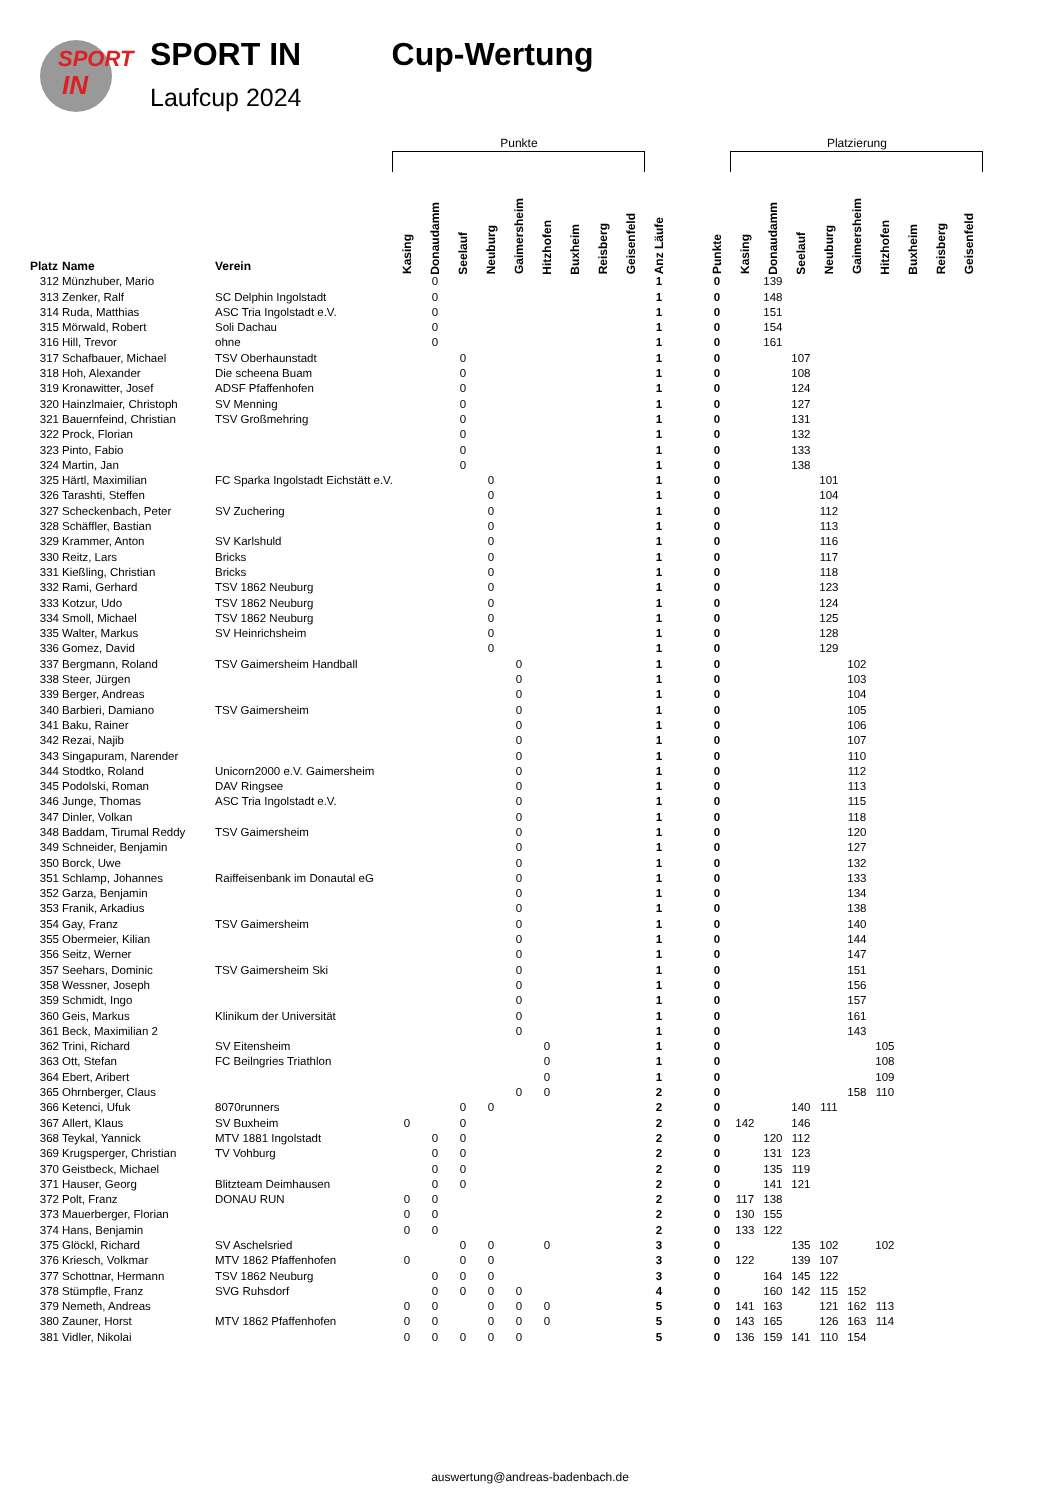SPORT
IN
SPORT IN
Laufcup 2024
Cup-Wertung
| | | | Punkte | | | | | | | | | | | | Platzierung | | | | | | | | |
| --- | --- | --- | --- | --- | --- | --- | --- | --- | --- | --- | --- | --- | --- | --- | --- | --- | --- | --- | --- | --- | --- | --- | --- |
| Platz | Name | Verein | Kasing | Donaudamm | Seelauf | Neuburg | Gaimersheim | Hitzhofen | Buxheim | Reisberg | Geisenfeld | Anz Läufe | | Punkte | Kasing | Donaudamm | Seelauf | Neuburg | Gaimersheim | Hitzhofen | Buxheim | Reisberg | Geisenfeld |
| 312 | Münzhuber, Mario | | | 0 | | | | | | | | 1 | | 0 | | 139 | | | | | | | |
| 313 | Zenker, Ralf | SC Delphin Ingolstadt | | 0 | | | | | | | | 1 | | 0 | | 148 | | | | | | | |
| 314 | Ruda, Matthias | ASC Tria Ingolstadt e.V. | | 0 | | | | | | | | 1 | | 0 | | 151 | | | | | | | |
| 315 | Mörwald, Robert | Soli Dachau | | 0 | | | | | | | | 1 | | 0 | | 154 | | | | | | | |
| 316 | Hill, Trevor | ohne | | 0 | | | | | | | | 1 | | 0 | | 161 | | | | | | | |
| 317 | Schafbauer, Michael | TSV Oberhaunstadt | | | 0 | | | | | | | 1 | | 0 | | | 107 | | | | | | |
| 318 | Hoh, Alexander | Die scheena Buam | | | 0 | | | | | | | 1 | | 0 | | | 108 | | | | | | |
| 319 | Kronawitter, Josef | ADSF Pfaffenhofen | | | 0 | | | | | | | 1 | | 0 | | | 124 | | | | | | |
| 320 | Hainzlmaier, Christoph | SV Menning | | | 0 | | | | | | | 1 | | 0 | | | 127 | | | | | | |
| 321 | Bauernfeind, Christian | TSV Großmehring | | | 0 | | | | | | | 1 | | 0 | | | 131 | | | | | | |
| 322 | Prock, Florian | | | | 0 | | | | | | | 1 | | 0 | | | 132 | | | | | | |
| 323 | Pinto, Fabio | | | | 0 | | | | | | | 1 | | 0 | | | 133 | | | | | | |
| 324 | Martin, Jan | | | | 0 | | | | | | | 1 | | 0 | | | 138 | | | | | | |
| 325 | Härtl, Maximilian | FC Sparka Ingolstadt Eichstätt e.V. | | | | 0 | | | | | | 1 | | 0 | | | | 101 | | | | | |
| 326 | Tarashti, Steffen | | | | | 0 | | | | | | 1 | | 0 | | | | 104 | | | | | |
| 327 | Scheckenbach, Peter | SV Zuchering | | | | 0 | | | | | | 1 | | 0 | | | | 112 | | | | | |
| 328 | Schäffler, Bastian | | | | | 0 | | | | | | 1 | | 0 | | | | 113 | | | | | |
| 329 | Krammer, Anton | SV Karlshuld | | | | 0 | | | | | | 1 | | 0 | | | | 116 | | | | | |
| 330 | Reitz, Lars | Bricks | | | | 0 | | | | | | 1 | | 0 | | | | 117 | | | | | |
| 331 | Kießling, Christian | Bricks | | | | 0 | | | | | | 1 | | 0 | | | | 118 | | | | | |
| 332 | Rami, Gerhard | TSV 1862 Neuburg | | | | 0 | | | | | | 1 | | 0 | | | | 123 | | | | | |
| 333 | Kotzur, Udo | TSV 1862 Neuburg | | | | 0 | | | | | | 1 | | 0 | | | | 124 | | | | | |
| 334 | Smoll, Michael | TSV 1862 Neuburg | | | | 0 | | | | | | 1 | | 0 | | | | 125 | | | | | |
| 335 | Walter, Markus | SV Heinrichsheim | | | | 0 | | | | | | 1 | | 0 | | | | 128 | | | | | |
| 336 | Gomez, David | | | | | 0 | | | | | | 1 | | 0 | | | | 129 | | | | | |
| 337 | Bergmann, Roland | TSV Gaimersheim Handball | | | | | 0 | | | | | 1 | | 0 | | | | | 102 | | | | |
| 338 | Steer, Jürgen | | | | | | 0 | | | | | 1 | | 0 | | | | | 103 | | | | |
| 339 | Berger, Andreas | | | | | | 0 | | | | | 1 | | 0 | | | | | 104 | | | | |
| 340 | Barbieri, Damiano | TSV Gaimersheim | | | | | 0 | | | | | 1 | | 0 | | | | | 105 | | | | |
| 341 | Baku, Rainer | | | | | | 0 | | | | | 1 | | 0 | | | | | 106 | | | | |
| 342 | Rezai, Najib | | | | | | 0 | | | | | 1 | | 0 | | | | | 107 | | | | |
| 343 | Singapuram, Narender | | | | | | 0 | | | | | 1 | | 0 | | | | | 110 | | | | |
| 344 | Stodtko, Roland | Unicorn2000 e.V. Gaimersheim | | | | | 0 | | | | | 1 | | 0 | | | | | 112 | | | | |
| 345 | Podolski, Roman | DAV Ringsee | | | | | 0 | | | | | 1 | | 0 | | | | | 113 | | | | |
| 346 | Junge, Thomas | ASC Tria Ingolstadt e.V. | | | | | 0 | | | | | 1 | | 0 | | | | | 115 | | | | |
| 347 | Dinler, Volkan | | | | | | 0 | | | | | 1 | | 0 | | | | | 118 | | | | |
| 348 | Baddam, Tirumal Reddy | TSV Gaimersheim | | | | | 0 | | | | | 1 | | 0 | | | | | 120 | | | | |
| 349 | Schneider, Benjamin | | | | | | 0 | | | | | 1 | | 0 | | | | | 127 | | | | |
| 350 | Borck, Uwe | | | | | | 0 | | | | | 1 | | 0 | | | | | 132 | | | | |
| 351 | Schlamp, Johannes | Raiffeisenbank im Donautal eG | | | | | 0 | | | | | 1 | | 0 | | | | | 133 | | | | |
| 352 | Garza, Benjamin | | | | | | 0 | | | | | 1 | | 0 | | | | | 134 | | | | |
| 353 | Franik, Arkadius | | | | | | 0 | | | | | 1 | | 0 | | | | | 138 | | | | |
| 354 | Gay, Franz | TSV Gaimersheim | | | | | 0 | | | | | 1 | | 0 | | | | | 140 | | | | |
| 355 | Obermeier, Kilian | | | | | | 0 | | | | | 1 | | 0 | | | | | 144 | | | | |
| 356 | Seitz, Werner | | | | | | 0 | | | | | 1 | | 0 | | | | | 147 | | | | |
| 357 | Seehars, Dominic | TSV Gaimersheim Ski | | | | | 0 | | | | | 1 | | 0 | | | | | 151 | | | | |
| 358 | Wessner, Joseph | | | | | | 0 | | | | | 1 | | 0 | | | | | 156 | | | | |
| 359 | Schmidt, Ingo | | | | | | 0 | | | | | 1 | | 0 | | | | | 157 | | | | |
| 360 | Geis, Markus | Klinikum der Universität | | | | | 0 | | | | | 1 | | 0 | | | | | 161 | | | | |
| 361 | Beck, Maximilian 2 | | | | | | 0 | | | | | 1 | | 0 | | | | | 143 | | | | |
| 362 | Trini, Richard | SV Eitensheim | | | | | | 0 | | | | 1 | | 0 | | | | | | 105 | | | |
| 363 | Ott, Stefan | FC Beilngries Triathlon | | | | | | 0 | | | | 1 | | 0 | | | | | | 108 | | | |
| 364 | Ebert, Aribert | | | | | | | 0 | | | | 1 | | 0 | | | | | | 109 | | | |
| 365 | Ohrnberger, Claus | | | | | | 0 | 0 | | | | 2 | | 0 | | | | | 158 | 110 | | | |
| 366 | Ketenci, Ufuk | 8070runners | | | 0 | 0 | | | | | | 2 | | 0 | | | 140 | 111 | | | | | |
| 367 | Allert, Klaus | SV Buxheim | 0 | | 0 | | | | | | | 2 | | 0 | 142 | | 146 | | | | | | |
| 368 | Teykal, Yannick | MTV 1881 Ingolstadt | | 0 | 0 | | | | | | | 2 | | 0 | | 120 | 112 | | | | | | |
| 369 | Krugsperger, Christian | TV Vohburg | | 0 | 0 | | | | | | | 2 | | 0 | | 131 | 123 | | | | | | |
| 370 | Geistbeck, Michael | | | 0 | 0 | | | | | | | 2 | | 0 | | 135 | 119 | | | | | | |
| 371 | Hauser, Georg | Blitzteam Deimhausen | | 0 | 0 | | | | | | | 2 | | 0 | | 141 | 121 | | | | | | |
| 372 | Polt, Franz | DONAU RUN | 0 | 0 | | | | | | | | 2 | | 0 | 117 | 138 | | | | | | | |
| 373 | Mauerberger, Florian | | 0 | 0 | | | | | | | | 2 | | 0 | 130 | 155 | | | | | | | |
| 374 | Hans, Benjamin | | 0 | 0 | | | | | | | | 2 | | 0 | 133 | 122 | | | | | | | |
| 375 | Glöckl, Richard | SV Aschelsried | | | 0 | 0 | | 0 | | | | 3 | | 0 | | | 135 | 102 | | 102 | | | |
| 376 | Kriesch, Volkmar | MTV 1862 Pfaffenhofen | 0 | | 0 | 0 | | | | | | 3 | | 0 | 122 | | 139 | 107 | | | | | |
| 377 | Schottnar, Hermann | TSV 1862 Neuburg | | 0 | 0 | 0 | | | | | | 3 | | 0 | | 164 | 145 | 122 | | | | | |
| 378 | Stümpfle, Franz | SVG Ruhsdorf | | 0 | 0 | 0 | 0 | | | | | 4 | | 0 | | 160 | 142 | 115 | 152 | | | | |
| 379 | Nemeth, Andreas | | 0 | 0 | | 0 | 0 | 0 | | | | 5 | | 0 | 141 | 163 | | 121 | 162 | 113 | | | |
| 380 | Zauner, Horst | MTV 1862 Pfaffenhofen | 0 | 0 | | 0 | 0 | 0 | | | | 5 | | 0 | 143 | 165 | | 126 | 163 | 114 | | | |
| 381 | Vidler, Nikolai | | 0 | 0 | 0 | 0 | 0 | | | | | 5 | | 0 | 136 | 159 | 141 | 110 | 154 | | | | |
auswertung@andreas-badenbach.de